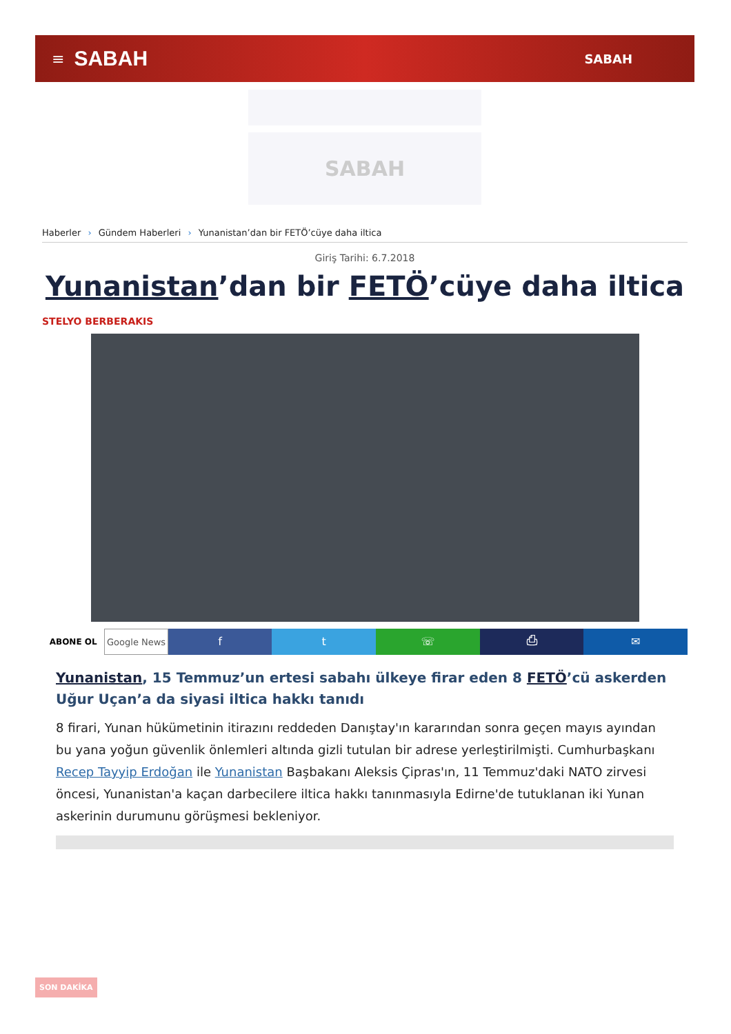≡ SABAH SABAH
SABAH
Haberler › Gündem Haberleri › Yunanistan’dan bir FETÖ’cüye daha iltica
Giriş Tarihi: 6.7.2018
Yunanistan’dan bir FETÖ’cüye daha iltica
STELYO BERBERAKIS
ABONE OL Google News
f t ☏ ⎙ ✉
Yunanistan, 15 Temmuz’un ertesi sabahı ülkeye firar eden 8 FETÖ’cü askerden Uğur Uçan’a da siyasi iltica hakkı tanıdı
8 firari, Yunan hükümetinin itirazını reddeden Danıştay'ın kararından sonra geçen mayıs ayından bu yana yoğun güvenlik önlemleri altında gizli tutulan bir adrese yerleştirilmişti. Cumhurbaşkanı Recep Tayyip Erdoğan ile Yunanistan Başbakanı Aleksis Çipras'ın, 11 Temmuz'daki NATO zirvesi öncesi, Yunanistan'a kaçan darbecilere iltica hakkı tanınmasıyla Edirne'de tutuklanan iki Yunan askerinin durumunu görüşmesi bekleniyor.
SON DAKİKA